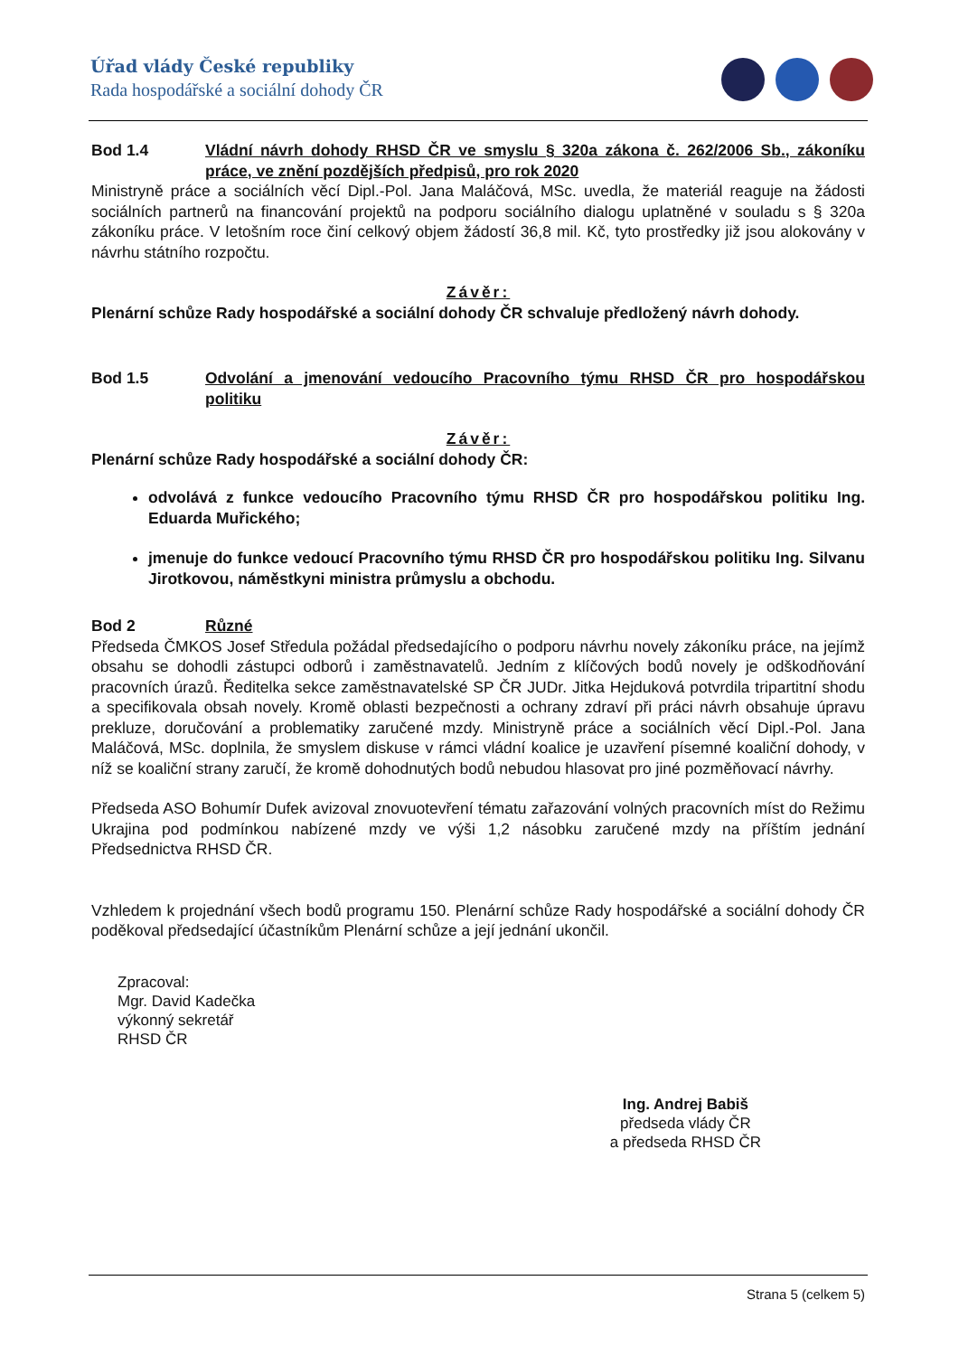Úřad vlády České republiky
Rada hospodářské a sociální dohody ČR
Bod 1.4 Vládní návrh dohody RHSD ČR ve smyslu § 320a zákona č. 262/2006 Sb., zákoníku práce, ve znění pozdějších předpisů, pro rok 2020
Ministryně práce a sociálních věcí Dipl.-Pol. Jana Maláčová, MSc. uvedla, že materiál reaguje na žádosti sociálních partnerů na financování projektů na podporu sociálního dialogu uplatněné v souladu s § 320a zákoníku práce. V letošním roce činí celkový objem žádostí 36,8 mil. Kč, tyto prostředky již jsou alokovány v návrhu státního rozpočtu.
Závěr:
Plenární schůze Rady hospodářské a sociální dohody ČR schvaluje předložený návrh dohody.
Bod 1.5 Odvolání a jmenování vedoucího Pracovního týmu RHSD ČR pro hospodářskou politiku
Závěr:
Plenární schůze Rady hospodářské a sociální dohody ČR:
odvolává z funkce vedoucího Pracovního týmu RHSD ČR pro hospodářskou politiku Ing. Eduarda Muřického;
jmenuje do funkce vedoucí Pracovního týmu RHSD ČR pro hospodářskou politiku Ing. Silvanu Jirotkovou, náměstkyni ministra průmyslu a obchodu.
Bod 2 Různé
Předseda ČMKOS Josef Středula požádal předsedajícího o podporu návrhu novely zákoníku práce, na jejímž obsahu se dohodli zástupci odborů i zaměstnavatelů. Jedním z klíčových bodů novely je odškodňování pracovních úrazů. Ředitelka sekce zaměstnavatelské SP ČR JUDr. Jitka Hejduková potvrdila tripartitní shodu a specifikovala obsah novely. Kromě oblasti bezpečnosti a ochrany zdraví při práci návrh obsahuje úpravu prekluze, doručování a problematiky zaručené mzdy. Ministryně práce a sociálních věcí Dipl.-Pol. Jana Maláčová, MSc. doplnila, že smyslem diskuse v rámci vládní koalice je uzavření písemné koaliční dohody, v níž se koaliční strany zaručí, že kromě dohodnutých bodů nebudou hlasovat pro jiné pozměňovací návrhy.
Předseda ASO Bohumír Dufek avizoval znovuotevření tématu zařazování volných pracovních míst do Režimu Ukrajina pod podmínkou nabízené mzdy ve výši 1,2 násobku zaručené mzdy na příštím jednání Předsednictva RHSD ČR.
Vzhledem k projednání všech bodů programu 150. Plenární schůze Rady hospodářské a sociální dohody ČR poděkoval předsedající účastníkům Plenární schůze a její jednání ukončil.
Zpracoval:
Mgr. David Kadečka
výkonný sekretář
RHSD ČR
Ing. Andrej Babiš
předseda vlády ČR
a předseda RHSD ČR
Strana 5 (celkem 5)